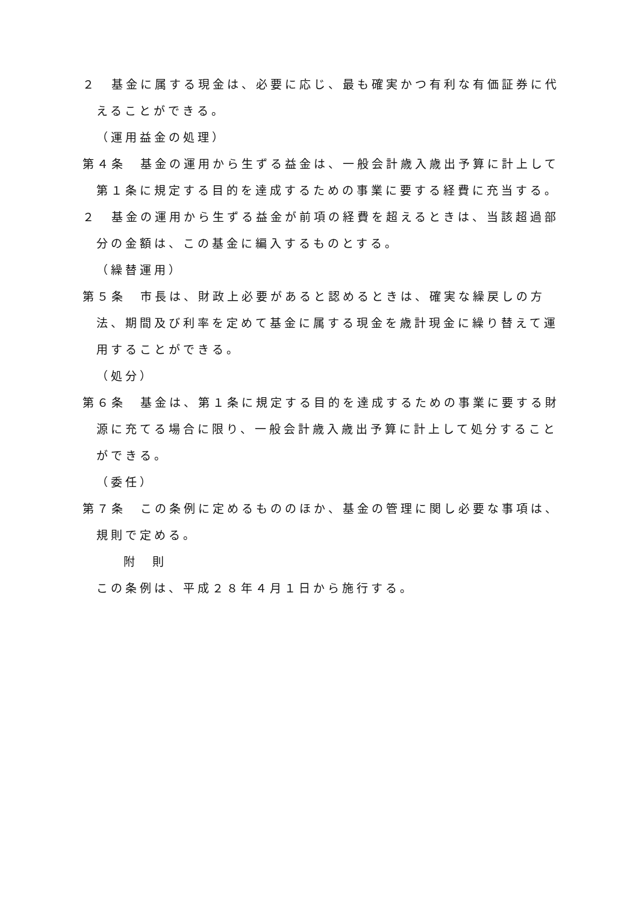２　基金に属する現金は、必要に応じ、最も確実かつ有利な有価証券に代えることができる。
（運用益金の処理）
第４条　基金の運用から生ずる益金は、一般会計歳入歳出予算に計上して第１条に規定する目的を達成するための事業に要する経費に充当する。
２　基金の運用から生ずる益金が前項の経費を超えるときは、当該超過部分の金額は、この基金に編入するものとする。
（繰替運用）
第５条　市長は、財政上必要があると認めるときは、確実な繰戻しの方法、期間及び利率を定めて基金に属する現金を歳計現金に繰り替えて運用することができる。
（処分）
第６条　基金は、第１条に規定する目的を達成するための事業に要する財源に充てる場合に限り、一般会計歳入歳出予算に計上して処分することができる。
（委任）
第７条　この条例に定めるもののほか、基金の管理に関し必要な事項は、規則で定める。
附　則
この条例は、平成２８年４月１日から施行する。